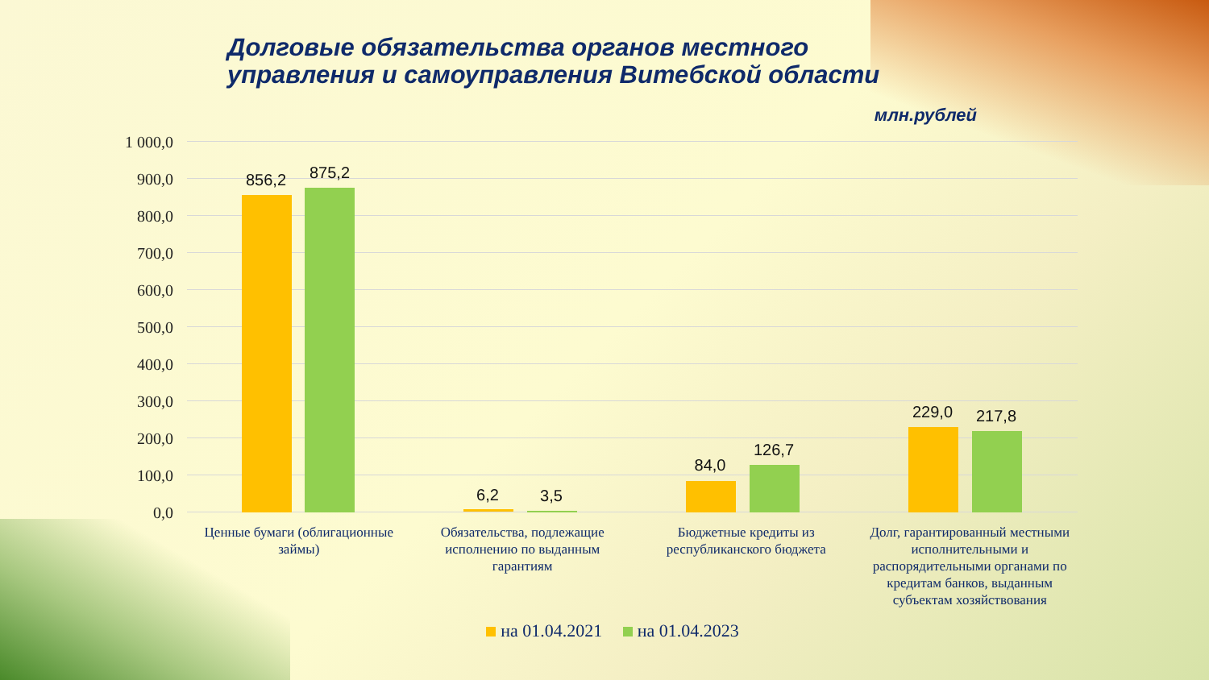Долговые обязательства органов местного
управления и самоуправления Витебской области
млн.рублей
1 000,0
900,0
800,0
700,0
600,0
500,0
400,0
300,0
200,0
100,0
0,0
856,2 875,2
6,2 3,5
84,0
126,7
229,0 217,8
Ценные бумаги (облигационные займы)
Обязательства, подлежащие исполнению по выданным гарантиям
Бюджетные кредиты из республиканского бюджета
Долг, гарантированный местными исполнительными и распорядительными органами по кредитам банков, выданным субъектам хозяйствования
на 01.04.2021 на 01.04.2023